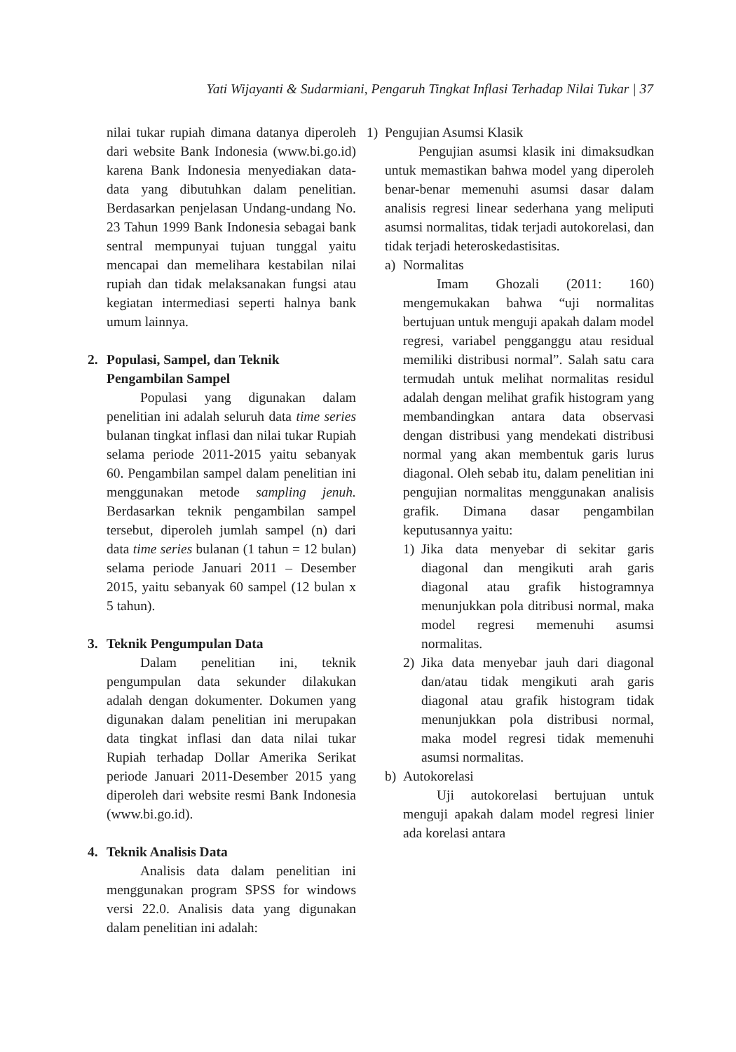Yati Wijayanti & Sudarmiani, Pengaruh Tingkat Inflasi Terhadap Nilai Tukar | 37
nilai tukar rupiah dimana datanya diperoleh dari website Bank Indonesia (www.bi.go.id) karena Bank Indonesia menyediakan data-data yang dibutuhkan dalam penelitian. Berdasarkan penjelasan Undang-undang No. 23 Tahun 1999 Bank Indonesia sebagai bank sentral mempunyai tujuan tunggal yaitu mencapai dan memelihara kestabilan nilai rupiah dan tidak melaksanakan fungsi atau kegiatan intermediasi seperti halnya bank umum lainnya.
2. Populasi, Sampel, dan Teknik Pengambilan Sampel
Populasi yang digunakan dalam penelitian ini adalah seluruh data time series bulanan tingkat inflasi dan nilai tukar Rupiah selama periode 2011-2015 yaitu sebanyak 60. Pengambilan sampel dalam penelitian ini menggunakan metode sampling jenuh. Berdasarkan teknik pengambilan sampel tersebut, diperoleh jumlah sampel (n) dari data time series bulanan (1 tahun = 12 bulan) selama periode Januari 2011 – Desember 2015, yaitu sebanyak 60 sampel (12 bulan x 5 tahun).
3. Teknik Pengumpulan Data
Dalam penelitian ini, teknik pengumpulan data sekunder dilakukan adalah dengan dokumenter. Dokumen yang digunakan dalam penelitian ini merupakan data tingkat inflasi dan data nilai tukar Rupiah terhadap Dollar Amerika Serikat periode Januari 2011-Desember 2015 yang diperoleh dari website resmi Bank Indonesia (www.bi.go.id).
4. Teknik Analisis Data
Analisis data dalam penelitian ini menggunakan program SPSS for windows versi 22.0. Analisis data yang digunakan dalam penelitian ini adalah:
1) Pengujian Asumsi Klasik
Pengujian asumsi klasik ini dimaksudkan untuk memastikan bahwa model yang diperoleh benar-benar memenuhi asumsi dasar dalam analisis regresi linear sederhana yang meliputi asumsi normalitas, tidak terjadi autokorelasi, dan tidak terjadi heteroskedastisitas.
a) Normalitas
Imam Ghozali (2011: 160) mengemukakan bahwa “uji normalitas bertujuan untuk menguji apakah dalam model regresi, variabel pengganggu atau residual memiliki distribusi normal”. Salah satu cara termudah untuk melihat normalitas residul adalah dengan melihat grafik histogram yang membandingkan antara data observasi dengan distribusi yang mendekati distribusi normal yang akan membentuk garis lurus diagonal. Oleh sebab itu, dalam penelitian ini pengujian normalitas menggunakan analisis grafik. Dimana dasar pengambilan keputusannya yaitu:
1) Jika data menyebar di sekitar garis diagonal dan mengikuti arah garis diagonal atau grafik histogramnya menunjukkan pola ditribusi normal, maka model regresi memenuhi asumsi normalitas.
2) Jika data menyebar jauh dari diagonal dan/atau tidak mengikuti arah garis diagonal atau grafik histogram tidak menunjukkan pola distribusi normal, maka model regresi tidak memenuhi asumsi normalitas.
b) Autokorelasi
Uji autokorelasi bertujuan untuk menguji apakah dalam model regresi linier ada korelasi antara